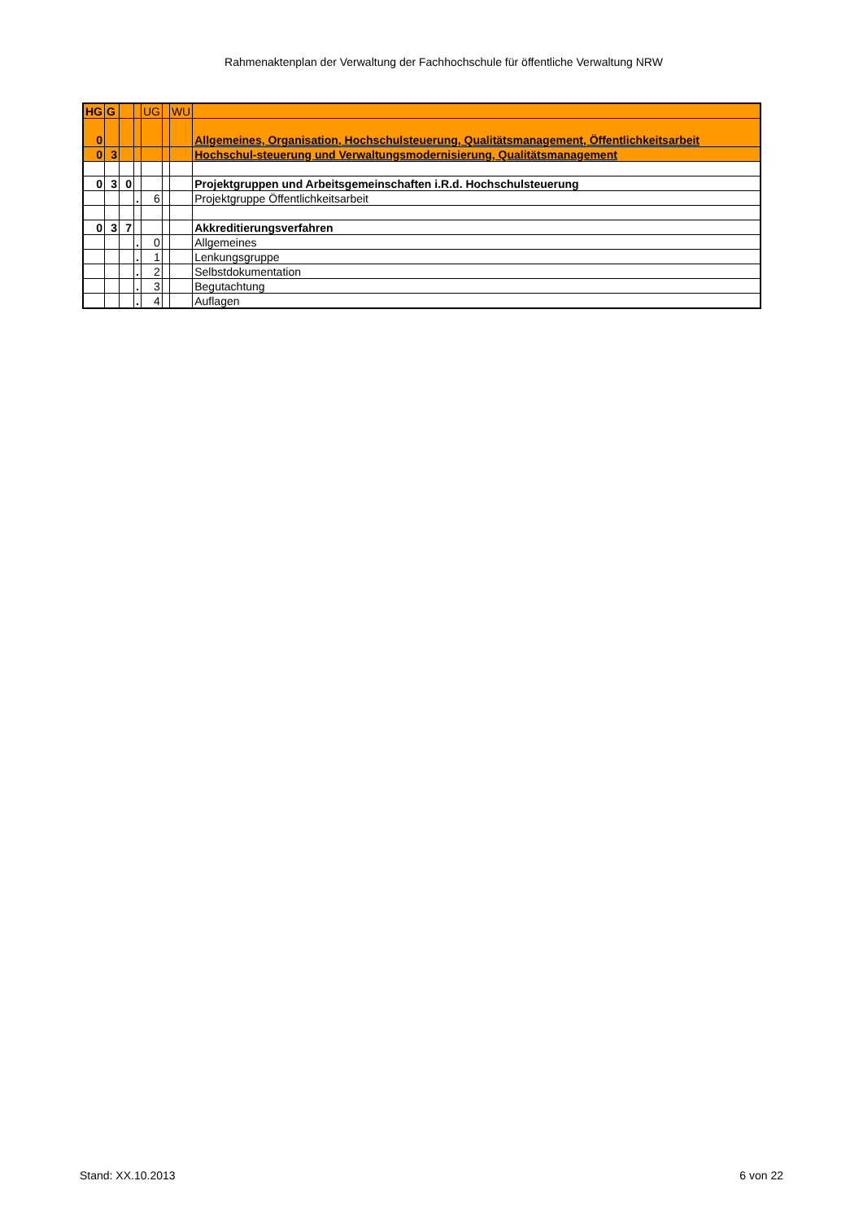Rahmenaktenplan der Verwaltung der Fachhochschule für öffentliche Verwaltung NRW
| HG | G | | | UG | | WU | |
| 0 | | | | | | | Allgemeines, Organisation, Hochschulsteuerung, Qualitätsmanagement, Öffentlichkeitsarbeit |
| 0 | 3 | | | | | | Hochschul-steuerung und Verwaltungsmodernisierung, Qualitätsmanagement |
| 0 | 3 | 0 | | | | | Projektgruppen und Arbeitsgemeinschaften i.R.d. Hochschulsteuerung |
| | | | . | 6 | | | Projektgruppe Öffentlichkeitsarbeit |
| 0 | 3 | 7 | | | | | Akkreditierungsverfahren |
| | | | . | 0 | | | Allgemeines |
| | | | . | 1 | | | Lenkungsgruppe |
| | | | . | 2 | | | Selbstdokumentation |
| | | | . | 3 | | | Begutachtung |
| | | | . | 4 | | | Auflagen |
Stand: XX.10.2013 6 von 22